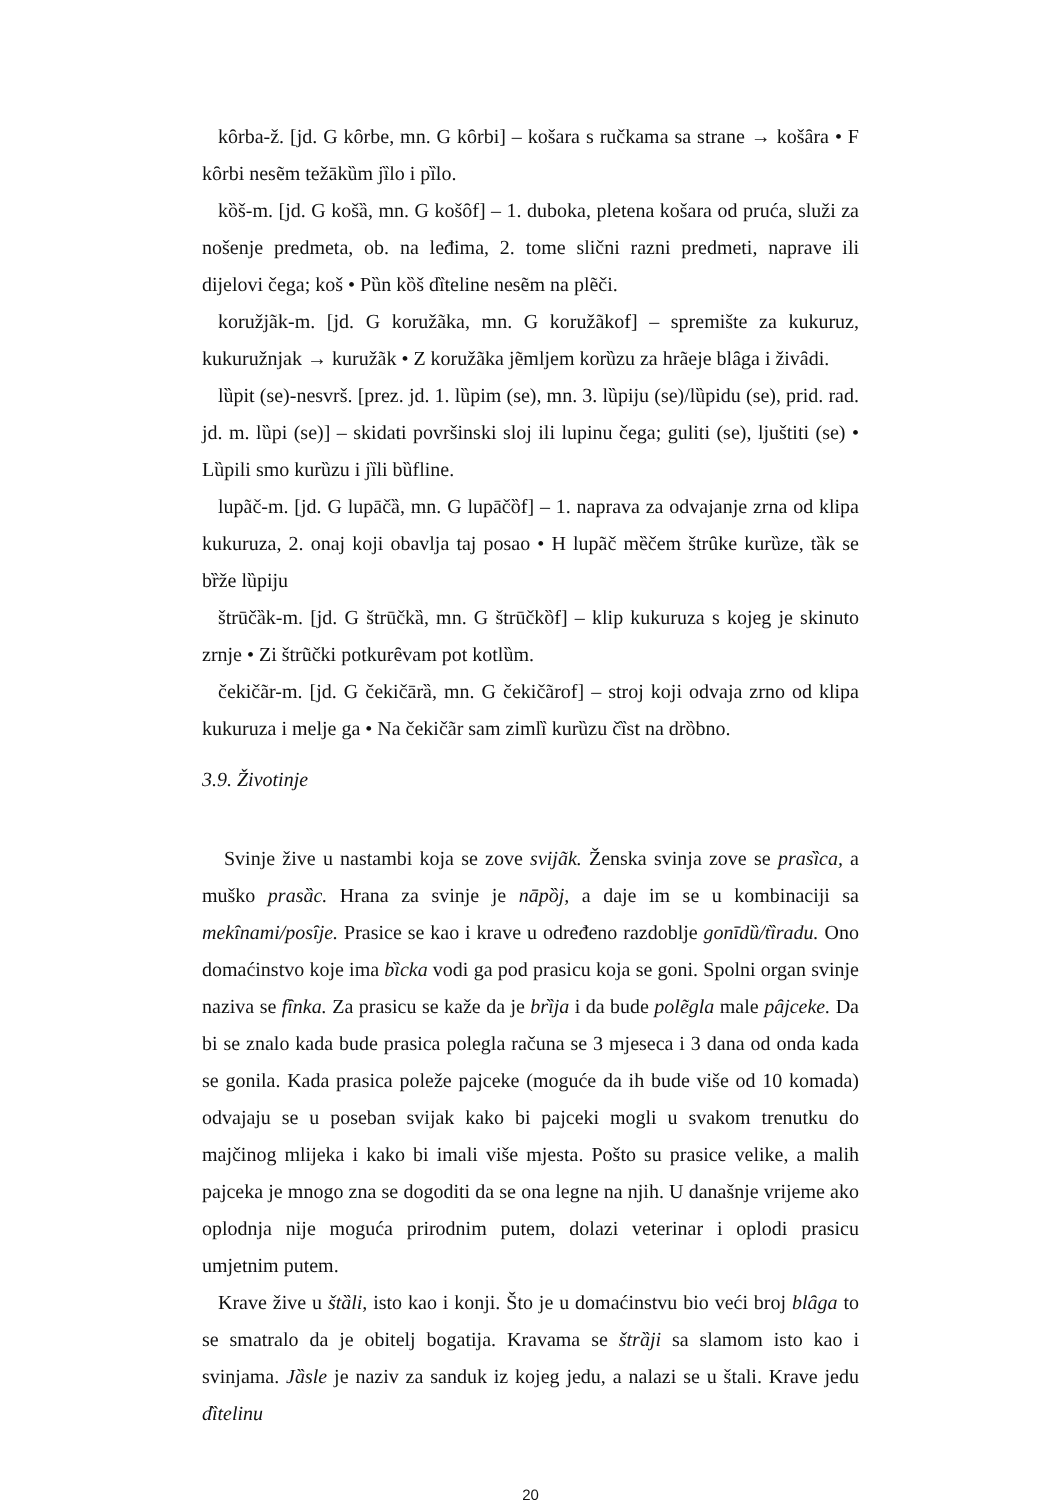kȏrba-ž. [jd. G kȏrbe, mn. G kȏrbi] – košara s ručkama sa strane → košȃra • F kȏrbi nesẽm težākȕm jȉlo i pȉlo.
kȍš-m. [jd. G košȁ, mn. G košȏf] – 1. duboka, pletena košara od pruća, služi za nošenje predmeta, ob. na leđima, 2. tome slični razni predmeti, naprave ili dijelovi čega; koš • Pȕn kȍš dȉteline nesẽm na plẽči.
koružjãk-m. [jd. G koružãka, mn. G koružãkof] – spremište za kukuruz, kukuružnjak → kuružãk • Z koružãka jẽmljem korȕzu za hrãeje blȃga i živȃdi.
lȕpit (se)-nesvrš. [prez. jd. 1. lȕpim (se), mn. 3. lȕpiju (se)/lȕpidu (se), prid. rad. jd. m. lȕpi (se)] – skidati površinski sloj ili lupinu čega; guliti (se), ljuštiti (se) • Lȕpili smo kurȕzu i jȉli bȕfline.
lupãč-m. [jd. G lupāčȁ, mn. G lupāčȍf] – 1. naprava za odvajanje zrna od klipa kukuruza, 2. onaj koji obavlja taj posao • H lupãč mȅčem štrȗke kurȕze, tȁk se bȑže lȕpiju
štrūčȁk-m. [jd. G štrūčkȁ, mn. G štrūčkȍf] – klip kukuruza s kojeg je skinuto zrnje • Zi štrũčki potkurȇvam pot kotlȕm.
čekičãr-m. [jd. G čekičārȁ, mn. G čekičãrof] – stroj koji odvaja zrno od klipa kukuruza i melje ga • Na čekičãr sam zimlȉ kurȕzu čȉst na drȍbno.
3.9. Životinje
Svinje žive u nastambi koja se zove svijãk. Ženska svinja zove se prasȉca, a muško prasȁc. Hrana za svinje je nāpȍj, a daje im se u kombinaciji sa mekȋnami/posȋje. Prasice se kao i krave u određeno razdoblje gonīdȕ/tȉradu. Ono domaćinstvo koje ima bȉcka vodi ga pod prasicu koja se goni. Spolni organ svinje naziva se fȋnka. Za prasicu se kaže da je brȉja i da bude polẽgla male pȃjceke. Da bi se znalo kada bude prasica polegla računa se 3 mjeseca i 3 dana od onda kada se gonila. Kada prasica poleže pajceke (moguće da ih bude više od 10 komada) odvajaju se u poseban svijak kako bi pajceki mogli u svakom trenutku do majčinog mlijeka i kako bi imali više mjesta. Pošto su prasice velike, a malih pajceka je mnogo zna se dogoditi da se ona legne na njih. U današnje vrijeme ako oplodnja nije moguća prirodnim putem, dolazi veterinar i oplodi prasicu umjetnim putem.
Krave žive u štȁli, isto kao i konji. Što je u domaćinstvu bio veći broj blȃga to se smatralo da je obitelj bogatija. Kravama se štrȁji sa slamom isto kao i svinjama. Jȁsle je naziv za sanduk iz kojeg jedu, a nalazi se u štali. Krave jedu dȉtelinu
20